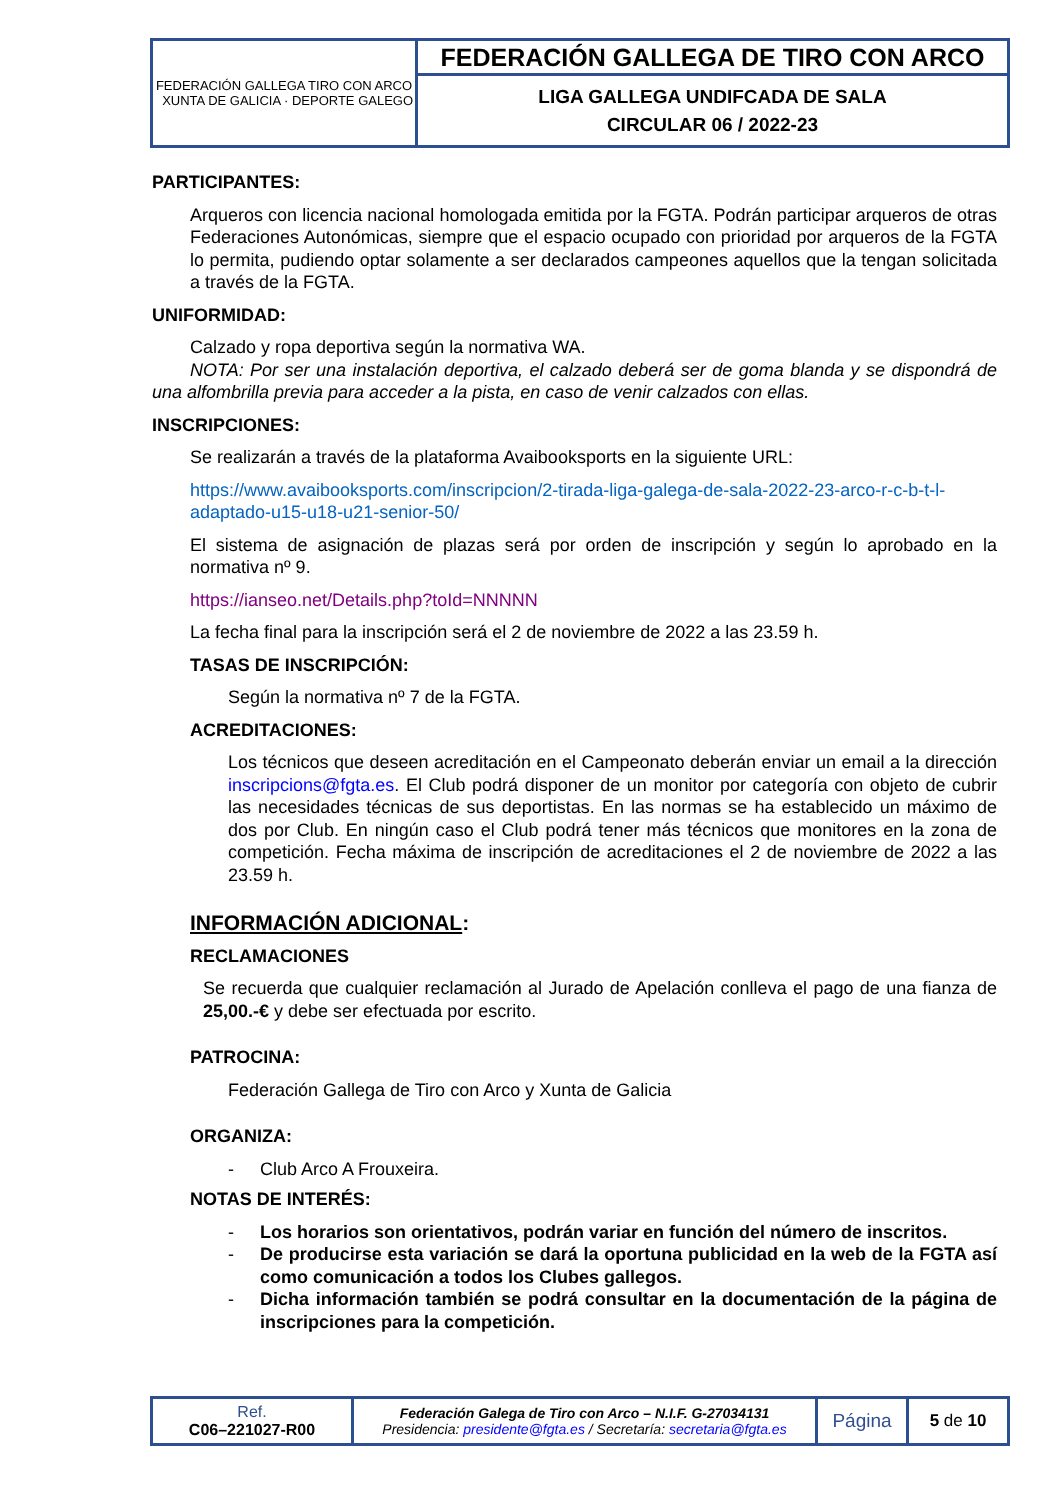| FEDERACIÓN GALLEGA TIRO CON ARCO XUNTA DE GALICIA · DEPORTE GALEGO | FEDERACIÓN GALLEGA DE TIRO CON ARCO |
| | LIGA GALLEGA UNDIFCADA DE SALA CIRCULAR 06 / 2022-23 |
PARTICIPANTES:
Arqueros con licencia nacional homologada emitida por la FGTA. Podrán participar arqueros de otras Federaciones Autonómicas, siempre que el espacio ocupado con prioridad por arqueros de la FGTA lo permita, pudiendo optar solamente a ser declarados campeones aquellos que la tengan solicitada a través de la FGTA.
UNIFORMIDAD:
Calzado y ropa deportiva según la normativa WA.
NOTA: Por ser una instalación deportiva, el calzado deberá ser de goma blanda y se dispondrá de una alfombrilla previa para acceder a la pista, en caso de venir calzados con ellas.
INSCRIPCIONES:
Se realizarán a través de la plataforma Avaibooksports en la siguiente URL:
https://www.avaibooksports.com/inscripcion/2-tirada-liga-galega-de-sala-2022-23-arco-r-c-b-t-l-adaptado-u15-u18-u21-senior-50/
El sistema de asignación de plazas será por orden de inscripción y según lo aprobado en la normativa nº 9.
https://ianseo.net/Details.php?toId=NNNNN
La fecha final para la inscripción será el 2 de noviembre de 2022 a las 23.59 h.
TASAS DE INSCRIPCIÓN:
Según la normativa nº 7 de la FGTA.
ACREDITACIONES:
Los técnicos que deseen acreditación en el Campeonato deberán enviar un email a la dirección inscripcions@fgta.es. El Club podrá disponer de un monitor por categoría con objeto de cubrir las necesidades técnicas de sus deportistas. En las normas se ha establecido un máximo de dos por Club. En ningún caso el Club podrá tener más técnicos que monitores en la zona de competición. Fecha máxima de inscripción de acreditaciones el 2 de noviembre de 2022 a las 23.59 h.
INFORMACIÓN ADICIONAL:
RECLAMACIONES
Se recuerda que cualquier reclamación al Jurado de Apelación conlleva el pago de una fianza de 25,00.-€ y debe ser efectuada por escrito.
PATROCINA:
Federación Gallega de Tiro con Arco y Xunta de Galicia
ORGANIZA:
- Club Arco A Frouxeira.
NOTAS DE INTERÉS:
- Los horarios son orientativos, podrán variar en función del número de inscritos.
- De producirse esta variación se dará la oportuna publicidad en la web de la FGTA así como comunicación a todos los Clubes gallegos.
- Dicha información también se podrá consultar en la documentación de la página de inscripciones para la competición.
| Ref. C06–221027-R00 | Federación Galega de Tiro con Arco – N.I.F. G-27034131 Presidencia: presidente@fgta.es / Secretaría: secretaria@fgta.es | Página | 5 de 10 |